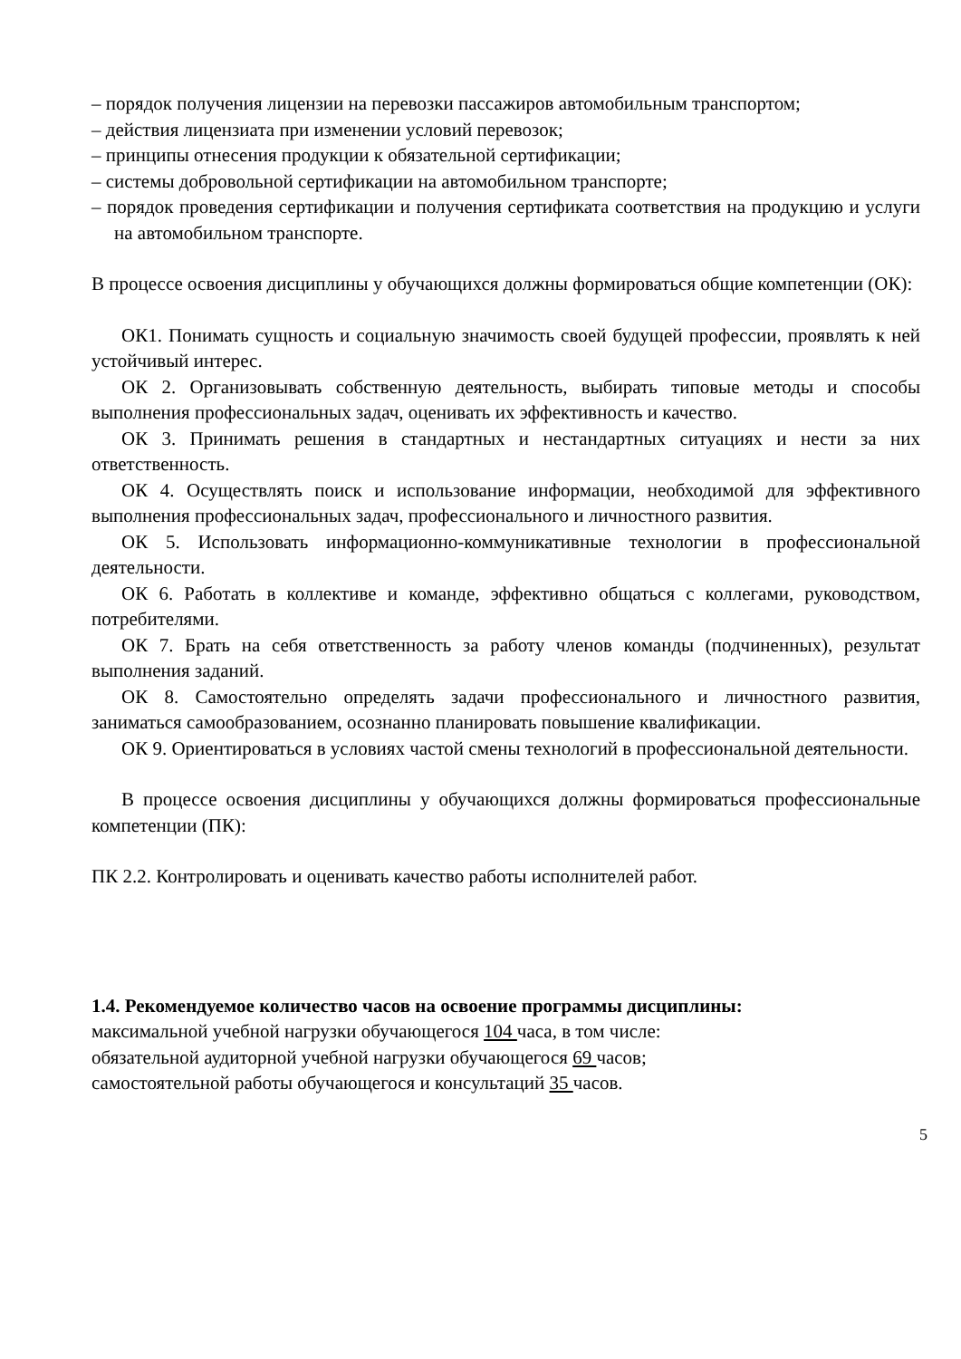– порядок получения лицензии на перевозки пассажиров автомобильным транспортом;
– действия лицензиата при изменении условий перевозок;
– принципы отнесения продукции к обязательной сертификации;
– системы добровольной сертификации на автомобильном транспорте;
– порядок проведения сертификации и получения сертификата соответствия на продукцию и услуги на автомобильном транспорте.
В процессе освоения дисциплины у обучающихся должны формироваться общие компетенции (ОК):
ОК1. Понимать сущность и социальную значимость своей будущей профессии, проявлять к ней устойчивый интерес.
ОК 2. Организовывать собственную деятельность, выбирать типовые методы и способы выполнения профессиональных задач, оценивать их эффективность и качество.
ОК 3. Принимать решения в стандартных и нестандартных ситуациях и нести за них ответственность.
ОК 4. Осуществлять поиск и использование информации, необходимой для эффективного выполнения профессиональных задач, профессионального и личностного развития.
ОК 5. Использовать информационно-коммуникативные технологии в профессиональной деятельности.
ОК 6. Работать в коллективе и команде, эффективно общаться с коллегами, руководством, потребителями.
ОК 7. Брать на себя ответственность за работу членов команды (подчиненных), результат выполнения заданий.
ОК 8. Самостоятельно определять задачи профессионального и личностного развития, заниматься самообразованием, осознанно планировать повышение квалификации.
ОК 9. Ориентироваться в условиях частой смены технологий в профессиональной деятельности.
В процессе освоения дисциплины у обучающихся должны формироваться профессиональные компетенции (ПК):
ПК 2.2. Контролировать и оценивать качество работы исполнителей работ.
1.4. Рекомендуемое количество часов на освоение программы дисциплины:
максимальной учебной нагрузки обучающегося 104 часа, в том числе:
обязательной аудиторной учебной нагрузки обучающегося 69 часов;
самостоятельной работы обучающегося и консультаций 35 часов.
5